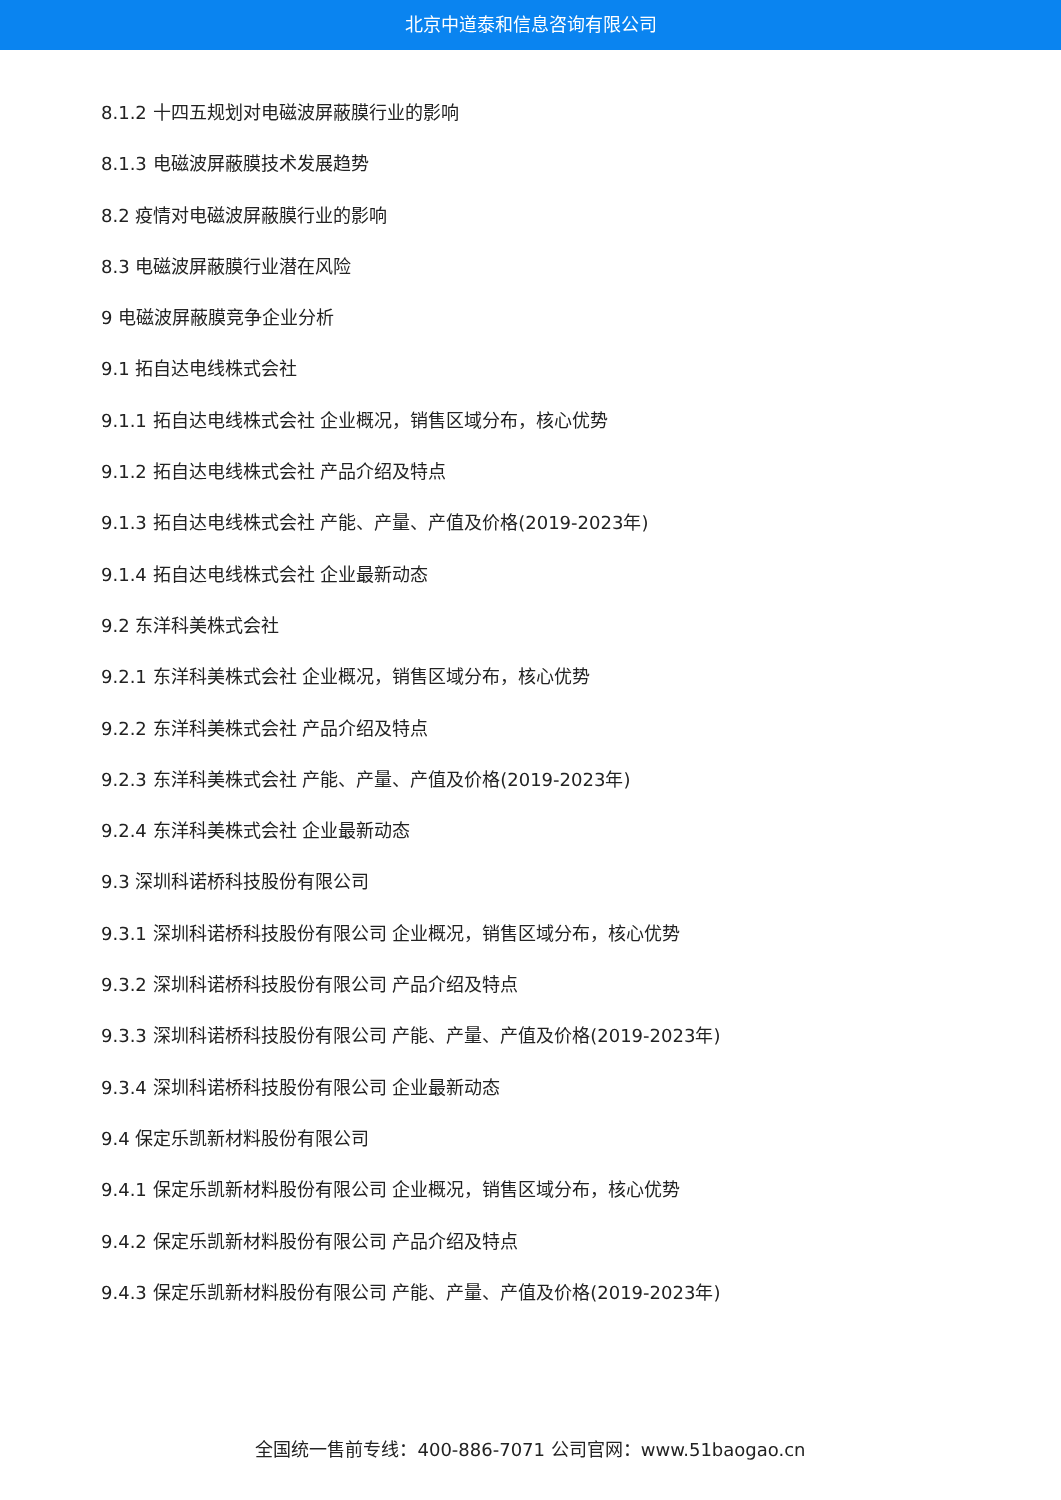北京中道泰和信息咨询有限公司
8.1.2 十四五规划对电磁波屏蔽膜行业的影响
8.1.3 电磁波屏蔽膜技术发展趋势
8.2 疫情对电磁波屏蔽膜行业的影响
8.3 电磁波屏蔽膜行业潜在风险
9 电磁波屏蔽膜竞争企业分析
9.1 拓自达电线株式会社
9.1.1 拓自达电线株式会社 企业概况，销售区域分布，核心优势
9.1.2 拓自达电线株式会社 产品介绍及特点
9.1.3 拓自达电线株式会社 产能、产量、产值及价格(2019-2023年)
9.1.4 拓自达电线株式会社 企业最新动态
9.2 东洋科美株式会社
9.2.1 东洋科美株式会社 企业概况，销售区域分布，核心优势
9.2.2 东洋科美株式会社 产品介绍及特点
9.2.3 东洋科美株式会社 产能、产量、产值及价格(2019-2023年)
9.2.4 东洋科美株式会社 企业最新动态
9.3 深圳科诺桥科技股份有限公司
9.3.1 深圳科诺桥科技股份有限公司 企业概况，销售区域分布，核心优势
9.3.2 深圳科诺桥科技股份有限公司 产品介绍及特点
9.3.3 深圳科诺桥科技股份有限公司 产能、产量、产值及价格(2019-2023年)
9.3.4 深圳科诺桥科技股份有限公司 企业最新动态
9.4 保定乐凯新材料股份有限公司
9.4.1 保定乐凯新材料股份有限公司 企业概况，销售区域分布，核心优势
9.4.2 保定乐凯新材料股份有限公司 产品介绍及特点
9.4.3 保定乐凯新材料股份有限公司 产能、产量、产值及价格(2019-2023年)
全国统一售前专线：400-886-7071 公司官网：www.51baogao.cn